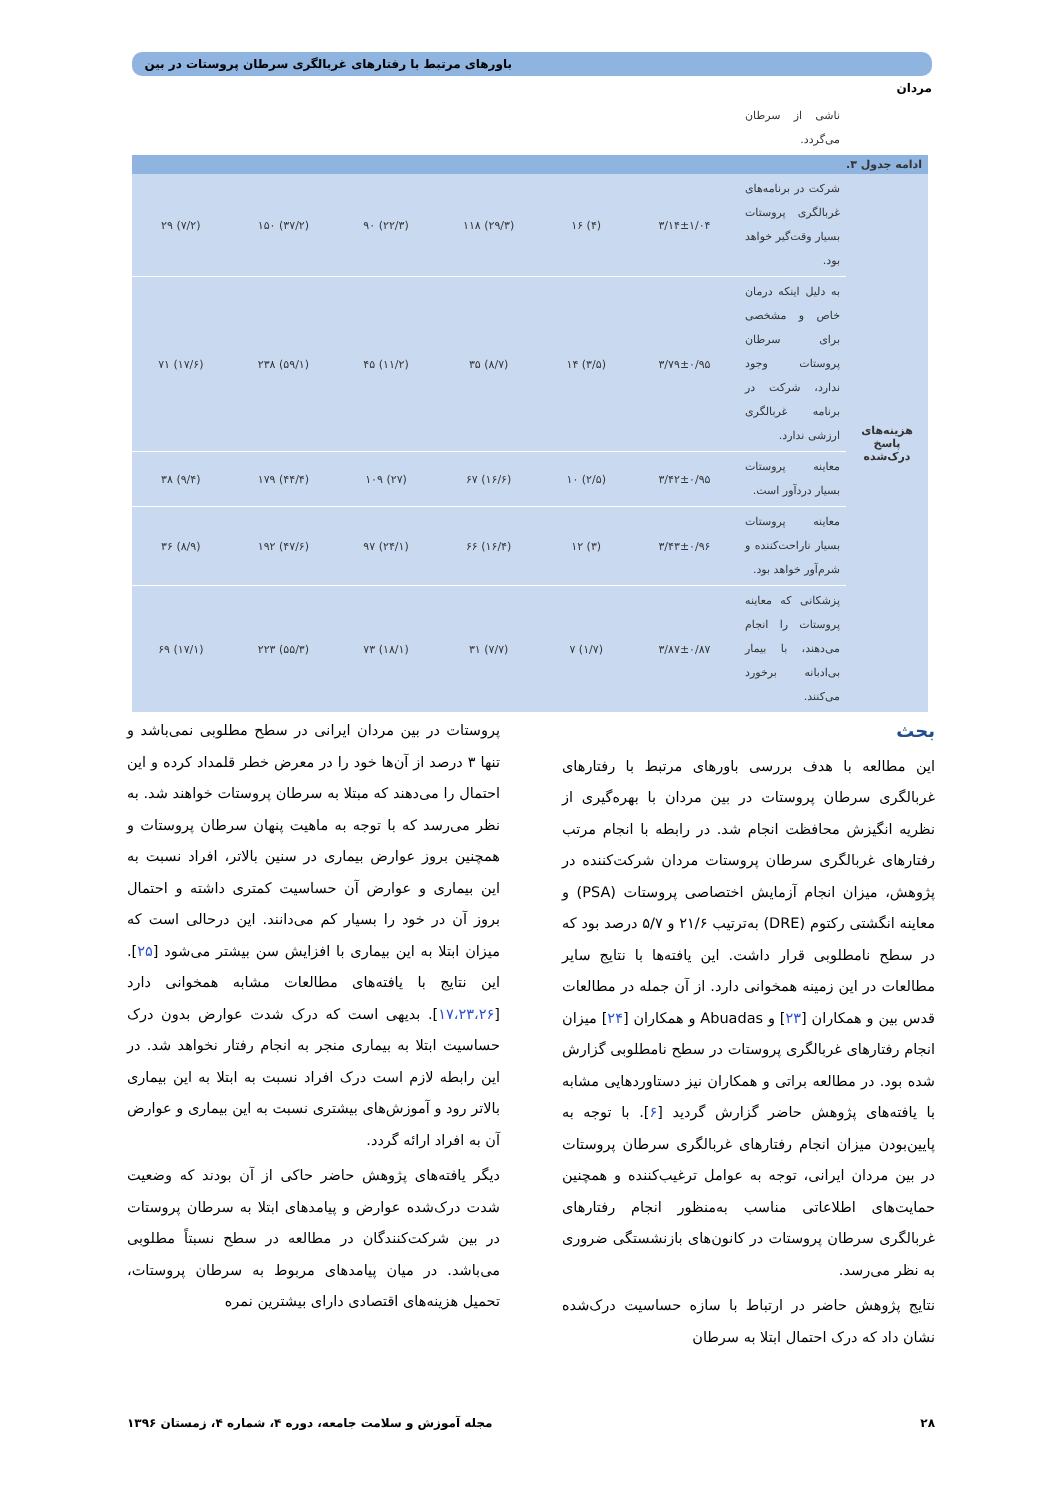باورهای مرتبط با رفتارهای غربالگری سرطان پروستات در بین مردان
| | ناشی از سرطان می‌گردد. | | | | | | |
| ادامه جدول ۳. | | | | | | | |
| هزینه‌های پاسخ درک‌شده | شرکت در برنامه‌های غربالگری پروستات بسیار وقت‌گیر خواهد بود. | ۳/۱۴±۱/۰۴ | (۴) ۱۶ | (۲۹/۳) ۱۱۸ | (۲۲/۳) ۹۰ | (۳۷/۲) ۱۵۰ | (۷/۲) ۲۹ |
| | به دلیل اینکه درمان خاص و مشخصی برای سرطان پروستات وجود ندارد، شرکت در برنامه غربالگری ارزشی ندارد. | ۳/۷۹±۰/۹۵ | (۳/۵) ۱۴ | (۸/۷) ۳۵ | (۱۱/۲) ۴۵ | (۵۹/۱) ۲۳۸ | (۱۷/۶) ۷۱ |
| | معاینه پروستات بسیار دردآور است. | ۳/۴۲±۰/۹۵ | (۲/۵) ۱۰ | (۱۶/۶) ۶۷ | (۲۷) ۱۰۹ | (۴۴/۴) ۱۷۹ | (۹/۴) ۳۸ |
| | معاینه پروستات بسیار ناراحت‌کننده و شرم‌آور خواهد بود. | ۳/۴۳±۰/۹۶ | (۳) ۱۲ | (۱۶/۴) ۶۶ | (۲۴/۱) ۹۷ | (۴۷/۶) ۱۹۲ | (۸/۹) ۳۶ |
| | پزشکانی که معاینه پروستات را انجام می‌دهند، با بیمار بی‌ادبانه برخورد می‌کنند. | ۳/۸۷±۰/۸۷ | (۱/۷) ۷ | (۷/۷) ۳۱ | (۱۸/۱) ۷۳ | (۵۵/۳) ۲۲۳ | (۱۷/۱) ۶۹ |
بحث
این مطالعه با هدف بررسی باورهای مرتبط با رفتارهای غربالگری سرطان پروستات در بین مردان با بهره‌گیری از نظریه انگیزش محافظت انجام شد. در رابطه با انجام مرتب رفتارهای غربالگری سرطان پروستات مردان شرکت‌کننده در پژوهش، میزان انجام آزمایش اختصاصی پروستات (PSA) و معاینه انگشتی رکتوم (DRE) به‌ترتیب ۲۱/۶ و ۵/۷ درصد بود که در سطح نامطلوبی قرار داشت. این یافته‌ها با نتایج سایر مطالعات در این زمینه همخوانی دارد. از آن جمله در مطالعات قدس بین و همکاران [۲۳] و Abuadas و همکاران [۲۴] میزان انجام رفتارهای غربالگری پروستات در سطح نامطلوبی گزارش شده بود. در مطالعه براتی و همکاران نیز دستاوردهایی مشابه با یافته‌های پژوهش حاضر گزارش گردید [۶]. با توجه به پایین‌بودن میزان انجام رفتارهای غربالگری سرطان پروستات در بین مردان ایرانی، توجه به عوامل ترغیب‌کننده و همچنین حمایت‌های اطلاعاتی مناسب به‌منظور انجام رفتارهای غربالگری سرطان پروستات در کانون‌های بازنشستگی ضروری به نظر می‌رسد.
نتایج پژوهش حاضر در ارتباط با سازه حساسیت درک‌شده نشان داد که درک احتمال ابتلا به سرطان
پروستات در بین مردان ایرانی در سطح مطلوبی نمی‌باشد و تنها ۳ درصد از آن‌ها خود را در معرض خطر قلمداد کرده و این احتمال را می‌دهند که مبتلا به سرطان پروستات خواهند شد. به نظر می‌رسد که با توجه به ماهیت پنهان سرطان پروستات و همچنین بروز عوارض بیماری در سنین بالاتر، افراد نسبت به این بیماری و عوارض آن حساسیت کمتری داشته و احتمال بروز آن در خود را بسیار کم می‌دانند. این درحالی است که میزان ابتلا به این بیماری با افزایش سن بیشتر می‌شود [۲۵]. این نتایج با یافته‌های مطالعات مشابه همخوانی دارد [۱۷،۲۳،۲۶]. بدیهی است که درک شدت عوارض بدون درک حساسیت ابتلا به بیماری منجر به انجام رفتار نخواهد شد. در این رابطه لازم است درک افراد نسبت به ابتلا به این بیماری بالاتر رود و آموزش‌های بیشتری نسبت به این بیماری و عوارض آن به افراد ارائه گردد.
دیگر یافته‌های پژوهش حاضر حاکی از آن بودند که وضعیت شدت درک‌شده عوارض و پیامدهای ابتلا به سرطان پروستات در بین شرکت‌کنندگان در مطالعه در سطح نسبتاً مطلوبی می‌باشد. در میان پیامدهای مربوط به سرطان پروستات، تحمیل هزینه‌های اقتصادی دارای بیشترین نمره
۲۸ مجله آموزش و سلامت جامعه، دوره ۴، شماره ۴، زمستان ۱۳۹۶